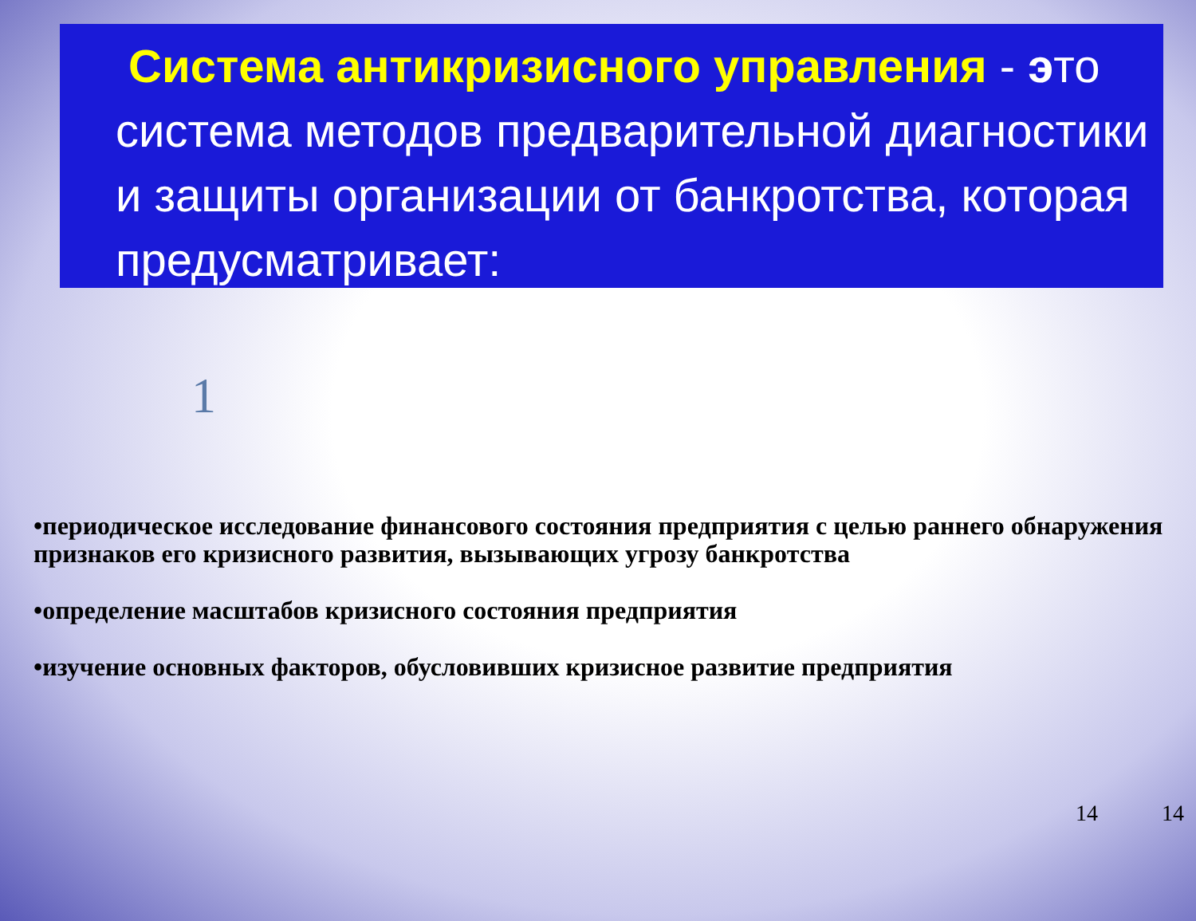Система антикризисного управления - это система методов предварительной диагностики и защиты организации от банкротства, которая предусматривает:
1
•периодическое исследование финансового состояния предприятия с целью раннего обнаружения признаков его кризисного развития, вызывающих угрозу банкротства
•определение масштабов кризисного состояния предприятия
•изучение основных факторов, обусловивших кризисное развитие предприятия
14 14